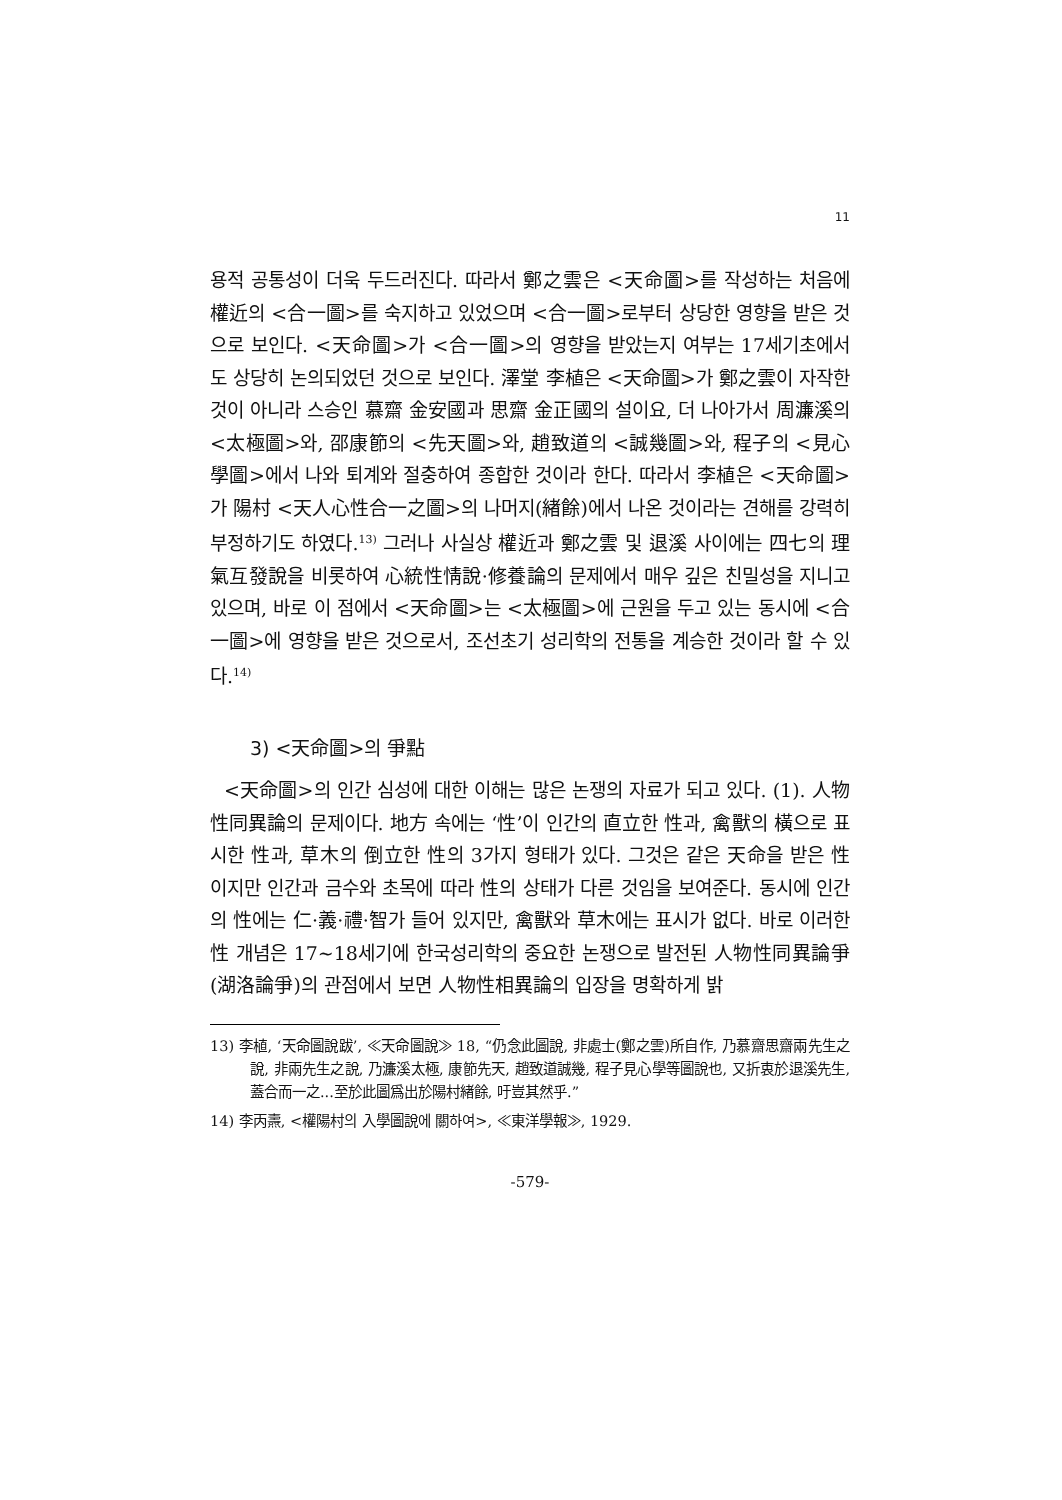11
용적 공통성이 더욱 두드러진다. 따라서 鄭之雲은 <天命圖>를 작성하는 처음에 權近의 <合一圖>를 숙지하고 있었으며 <合一圖>로부터 상당한 영향을 받은 것으로 보인다. <天命圖>가 <合一圖>의 영향을 받았는지 여부는 17세기초에서도 상당히 논의되었던 것으로 보인다. 澤堂 李植은 <天命圖>가 鄭之雲이 자작한 것이 아니라 스승인 慕齋 金安國과 思齋 金正國의 설이요, 더 나아가서 周濂溪의 <太極圖>와, 邵康節의 <先天圖>와, 趙致道의 <誠幾圖>와, 程子의 <見心學圖>에서 나와 퇴계와 절충하여 종합한 것이라 한다. 따라서 李植은 <天命圖>가 陽村 <天人心性合一之圖>의 나머지(緖餘)에서 나온 것이라는 견해를 강력히 부정하기도 하였다.<sup>13)</sup> 그러나 사실상 權近과 鄭之雲 및 退溪 사이에는 四七의 理氣互發說을 비롯하여 心統性情說·修養論의 문제에서 매우 깊은 친밀성을 지니고 있으며, 바로 이 점에서 <天命圖>는 <太極圖>에 근원을 두고 있는 동시에 <合一圖>에 영향을 받은 것으로서, 조선초기 성리학의 전통을 계승한 것이라 할 수 있다.<sup>14)</sup>
3) <天命圖>의 爭點
<天命圖>의 인간 심성에 대한 이해는 많은 논쟁의 자료가 되고 있다. (1). 人物性同異論의 문제이다. 地方 속에는 ‘性’이 인간의 直立한 性과, 禽獸의 橫으로 표시한 性과, 草木의 倒立한 性의 3가지 형태가 있다. 그것은 같은 天命을 받은 性이지만 인간과 금수와 초목에 따라 性의 상태가 다른 것임을 보여준다. 동시에 인간의 性에는 仁·義·禮·智가 들어 있지만, 禽獸와 草木에는 표시가 없다. 바로 이러한 性 개념은 17~18세기에 한국성리학의 중요한 논쟁으로 발전된 人物性同異論爭(湖洛論爭)의 관점에서 보면 人物性相異論의 입장을 명확하게 밝
13) 李植, ‘天命圖說跋’, ≪天命圖說≫ 18, “仍念此圖說, 非處士(鄭之雲)所自作, 乃慕齋思齋兩先生之說, 非兩先生之說, 乃濂溪太極, 康節先天, 趙致道誠幾, 程子見心學等圖說也, 又折衷於退溪先生, 蓋合而一之...至於此圖爲出於陽村緖餘, 吁豈其然乎.”
14) 李丙燾, <權陽村의 入學圖說에 關하여>, ≪東洋學報≫, 1929.
-579-